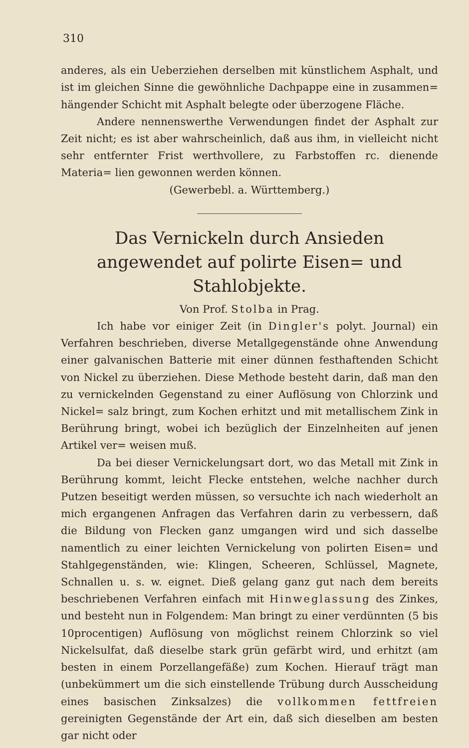310
anderes, als ein Ueberziehen derselben mit künstlichem Asphalt, und ist im gleichen Sinne die gewöhnliche Dachpappe eine in zusammen= hängender Schicht mit Asphalt belegte oder überzogene Fläche.
Andere nennenswerthe Verwendungen findet der Asphalt zur Zeit nicht; es ist aber wahrscheinlich, daß aus ihm, in vielleicht nicht sehr entfernter Frist werthvollere, zu Farbstoffen rc. dienende Materia= lien gewonnen werden können.
(Gewerbebl. a. Württemberg.)
Das Vernickeln durch Ansieden angewendet auf polirte Eisen= und Stahlobjekte.
Von Prof. Stolba in Prag.
Ich habe vor einiger Zeit (in Dingler's polyt. Journal) ein Verfahren beschrieben, diverse Metallgegenstände ohne Anwendung einer galvanischen Batterie mit einer dünnen festhaftenden Schicht von Nickel zu überziehen. Diese Methode besteht darin, daß man den zu vernickelnden Gegenstand zu einer Auflösung von Chlorzink und Nickel= salz bringt, zum Kochen erhitzt und mit metallischem Zink in Berührung bringt, wobei ich bezüglich der Einzelnheiten auf jenen Artikel ver= weisen muß.
Da bei dieser Vernickelungsart dort, wo das Metall mit Zink in Berührung kommt, leicht Flecke entstehen, welche nachher durch Putzen beseitigt werden müssen, so versuchte ich nach wiederholt an mich ergangenen Anfragen das Verfahren darin zu verbessern, daß die Bildung von Flecken ganz umgangen wird und sich dasselbe namentlich zu einer leichten Vernickelung von polirten Eisen= und Stahlgegenständen, wie: Klingen, Scheeren, Schlüssel, Magnete, Schnallen u. s. w. eignet. Dieß gelang ganz gut nach dem bereits beschriebenen Verfahren einfach mit Hinweglassung des Zinkes, und besteht nun in Folgendem: Man bringt zu einer verdünnten (5 bis 10procentigen) Auflösung von möglichst reinem Chlorzink so viel Nickelsulfat, daß dieselbe stark grün gefärbt wird, und erhitzt (am besten in einem Porzellangefäße) zum Kochen. Hierauf trägt man (unbekümmert um die sich einstellende Trübung durch Ausscheidung eines basischen Zinksalzes) die vollkommen fettfreien gereinigten Gegenstände der Art ein, daß sich dieselben am besten gar nicht oder